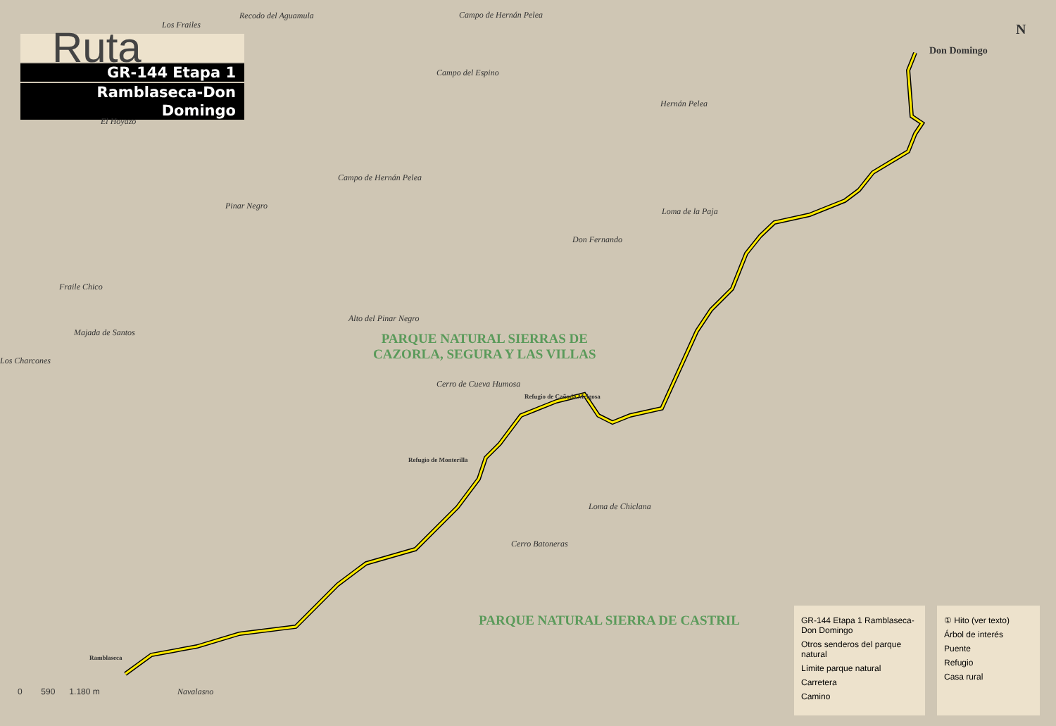Ruta
GR-144 Etapa 1
Ramblaseca-Don Domingo
N
Don Domingo
Recodo del Aguamula
Los Frailes
Campo de Hernán Pelea
Campo del Espino
Hernán Pelea
El Hoyazo
Campo de Hernán Pelea
Pinar Negro
Loma de la Paja
Don Fernando
Fraile Chico
Majada de Santos
Alto del Pinar Negro
PARQUE NATURAL SIERRAS DE
CAZORLA, SEGURA Y LAS VILLAS
Los Charcones
Cerro de Cueva Humosa
Refugio de Cañada Melgosa
Refugio de Monterilla
Loma de Chiclana
Cerro Batoneras
PARQUE NATURAL SIERRA DE CASTRIL
Ramblaseca
Navalasno
0 590 1.180 m
GR-144 Etapa 1 Ramblaseca-Don Domingo
Otros senderos del parque natural
Límite parque natural
Carretera
Camino
① Hito (ver texto)
Árbol de interés
Puente
Refugio
Casa rural